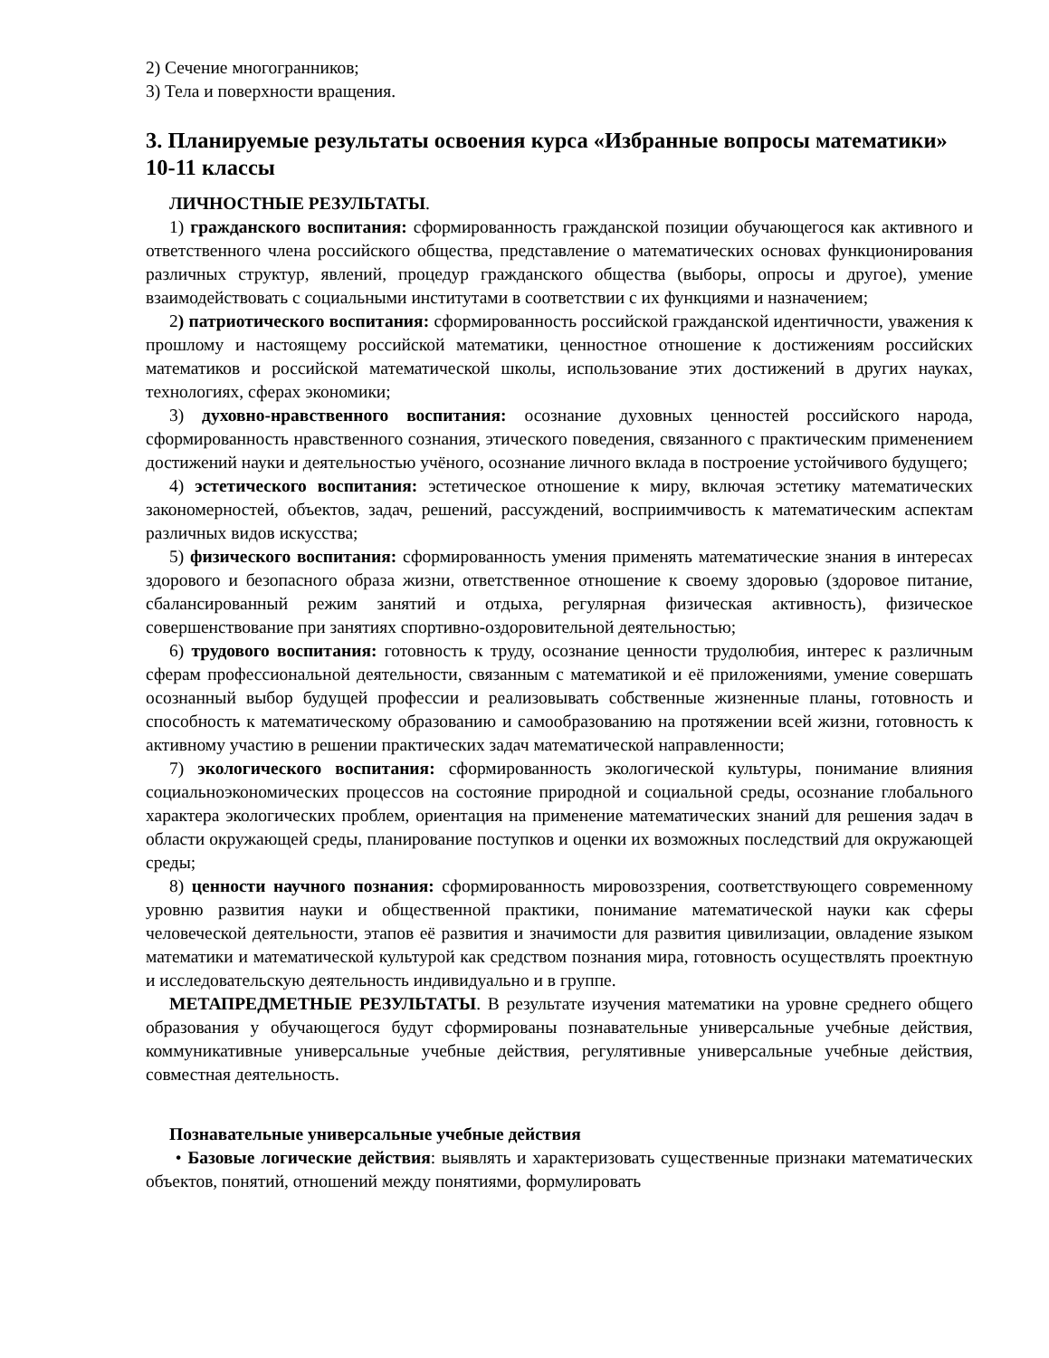2) Сечение многогранников;
3) Тела и поверхности вращения.
3. Планируемые результаты освоения курса «Избранные вопросы математики» 10-11 классы
ЛИЧНОСТНЫЕ РЕЗУЛЬТАТЫ.
1) гражданского воспитания: сформированность гражданской позиции обучающегося как активного и ответственного члена российского общества, представление о математических основах функционирования различных структур, явлений, процедур гражданского общества (выборы, опросы и другое), умение взаимодействовать с социальными институтами в соответствии с их функциями и назначением;
2) патриотического воспитания: сформированность российской гражданской идентичности, уважения к прошлому и настоящему российской математики, ценностное отношение к достижениям российских математиков и российской математической школы, использование этих достижений в других науках, технологиях, сферах экономики;
3) духовно-нравственного воспитания: осознание духовных ценностей российского народа, сформированность нравственного сознания, этического поведения, связанного с практическим применением достижений науки и деятельностью учёного, осознание личного вклада в построение устойчивого будущего;
4) эстетического воспитания: эстетическое отношение к миру, включая эстетику математических закономерностей, объектов, задач, решений, рассуждений, восприимчивость к математическим аспектам различных видов искусства;
5) физического воспитания: сформированность умения применять математические знания в интересах здорового и безопасного образа жизни, ответственное отношение к своему здоровью (здоровое питание, сбалансированный режим занятий и отдыха, регулярная физическая активность), физическое совершенствование при занятиях спортивно-оздоровительной деятельностью;
6) трудового воспитания: готовность к труду, осознание ценности трудолюбия, интерес к различным сферам профессиональной деятельности, связанным с математикой и её приложениями, умение совершать осознанный выбор будущей профессии и реализовывать собственные жизненные планы, готовность и способность к математическому образованию и самообразованию на протяжении всей жизни, готовность к активному участию в решении практических задач математической направленности;
7) экологического воспитания: сформированность экологической культуры, понимание влияния социальноэкономических процессов на состояние природной и социальной среды, осознание глобального характера экологических проблем, ориентация на применение математических знаний для решения задач в области окружающей среды, планирование поступков и оценки их возможных последствий для окружающей среды;
8) ценности научного познания: сформированность мировоззрения, соответствующего современному уровню развития науки и общественной практики, понимание математической науки как сферы человеческой деятельности, этапов её развития и значимости для развития цивилизации, овладение языком математики и математической культурой как средством познания мира, готовность осуществлять проектную и исследовательскую деятельность индивидуально и в группе.
МЕТАПРЕДМЕТНЫЕ РЕЗУЛЬТАТЫ. В результате изучения математики на уровне среднего общего образования у обучающегося будут сформированы познавательные универсальные учебные действия, коммуникативные универсальные учебные действия, регулятивные универсальные учебные действия, совместная деятельность.
Познавательные универсальные учебные действия
• Базовые логические действия: выявлять и характеризовать существенные признаки математических объектов, понятий, отношений между понятиями, формулировать